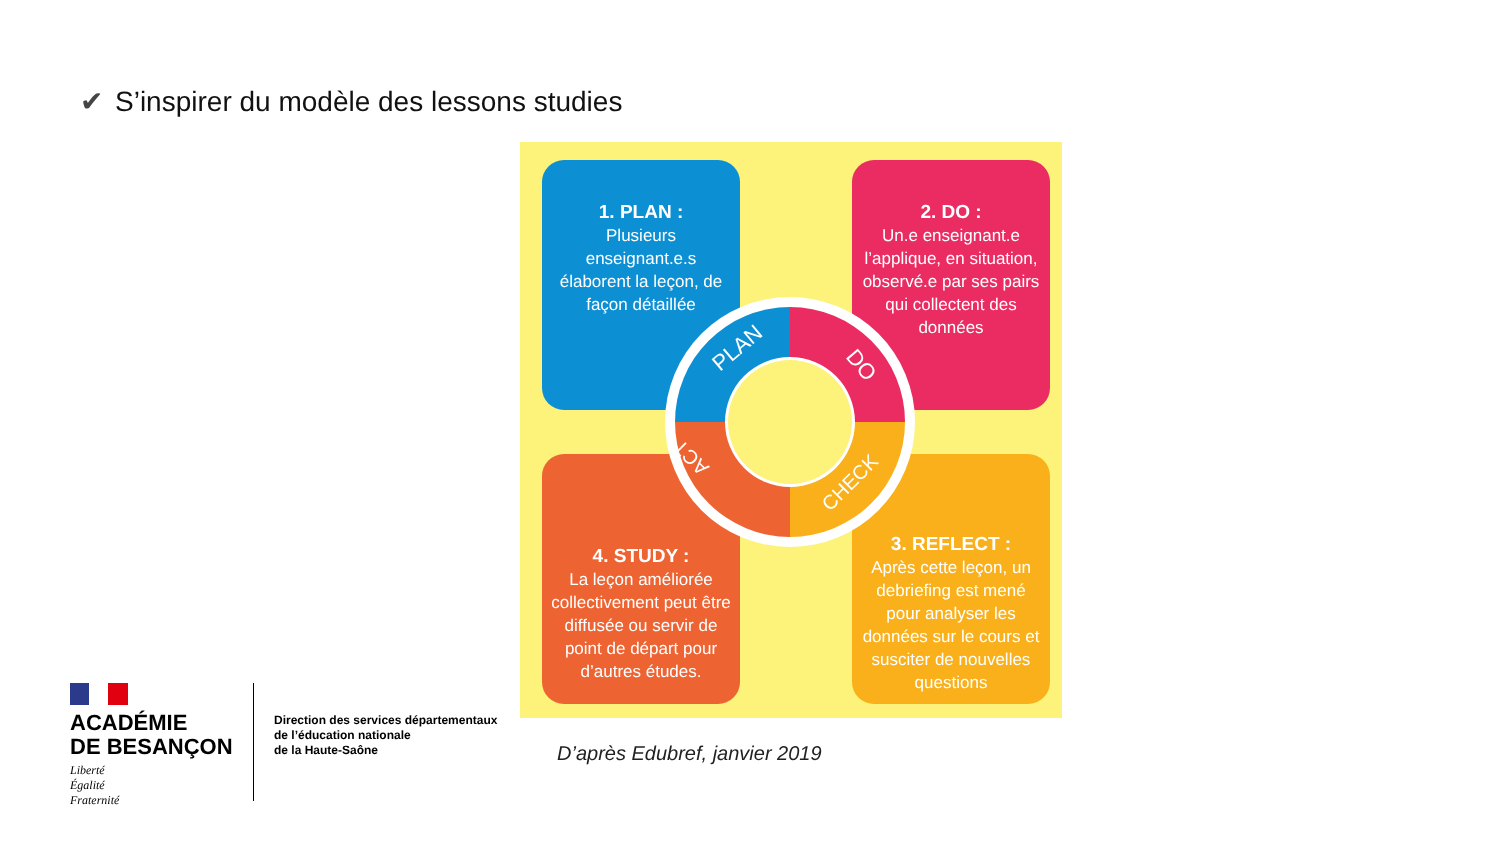✔ S’inspirer du modèle des lessons studies
1. PLAN :
Plusieurs enseignant.e.s élaborent la leçon, de façon détaillée
2. DO :
Un.e enseignant.e l’applique, en situation, observé.e par ses pairs qui collectent des données
4. STUDY :
La leçon améliorée collectivement peut être diffusée ou servir de point de départ pour d’autres études.
3. REFLECT :
Après cette leçon, un debriefing est mené pour analyser les données sur le cours et susciter de nouvelles questions
PLAN
DO
CHECK
ACT
D’après Edubref, janvier 2019
ACADÉMIE
DE BESANÇON
Liberté
Égalité
Fraternité
Direction des services départementaux
de l’éducation nationale
de la Haute-Saône